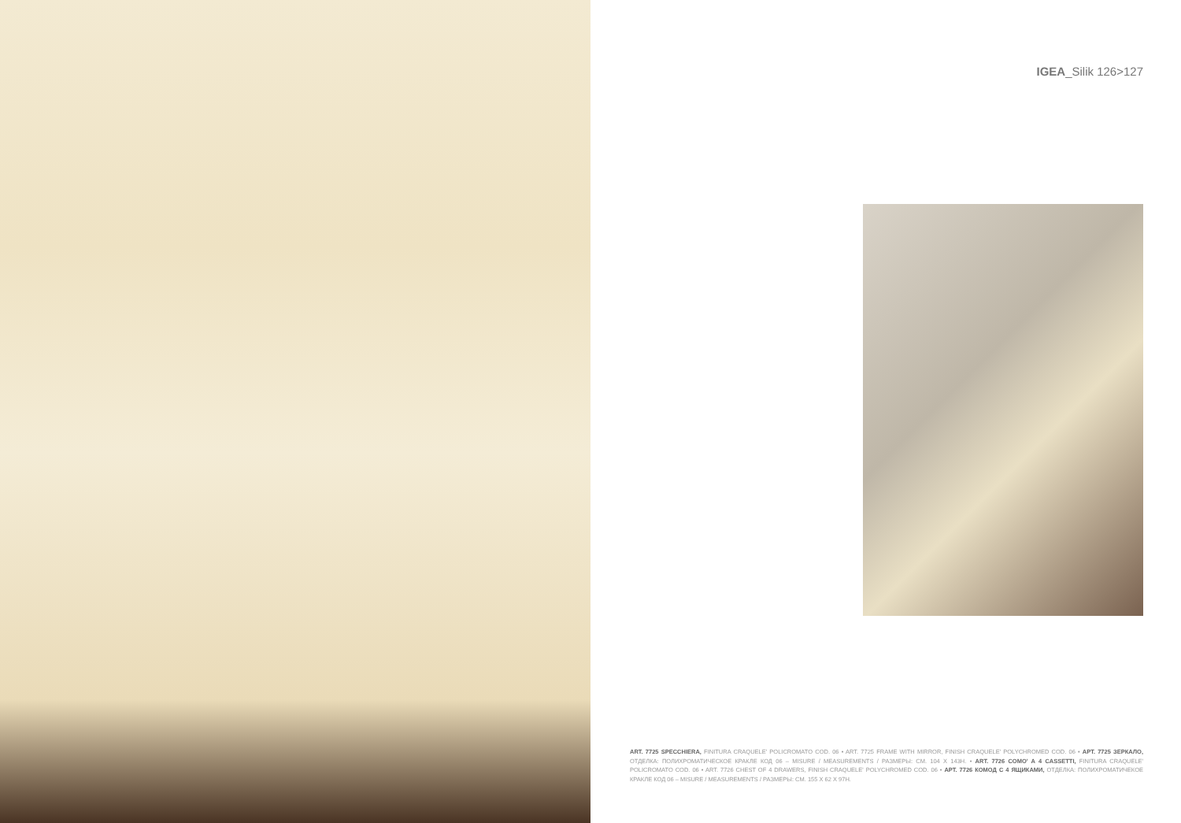IGEA_Silik 126>127
ART. 7725 SPECCHIERA, FINITURA CRAQUELE' POLICROMATO COD. 06 • ART. 7725 FRAME WITH MIRROR, FINISH CRAQUELE' POLYCHROMED COD. 06 • АРТ. 7725 ЗЕРКАЛО, ОТДЕЛКА: ПОЛИХРОМАТИЧЕСКОЕ КРАКЛЕ КОД 06 – MISURE / MEASUREMENTS / РАЗМЕРЫ: CM. 104 X 143H. • ART. 7726 COMO' A 4 CASSETTI, FINITURA CRAQUELE' POLICROMATO COD. 06 • ART. 7726 CHEST OF 4 DRAWERS, FINISH CRAQUELE' POLYCHROMED COD. 06 • АРТ. 7726 КОМОД С 4 ЯЩИКАМИ, ОТДЕЛКА: ПОЛИХРОМАТИЧЕКОЕ КРАКЛЕ КОД 06 – MISURE / MEASUREMENTS / РАЗМЕРЫ: CM. 155 X 62 X 97H.